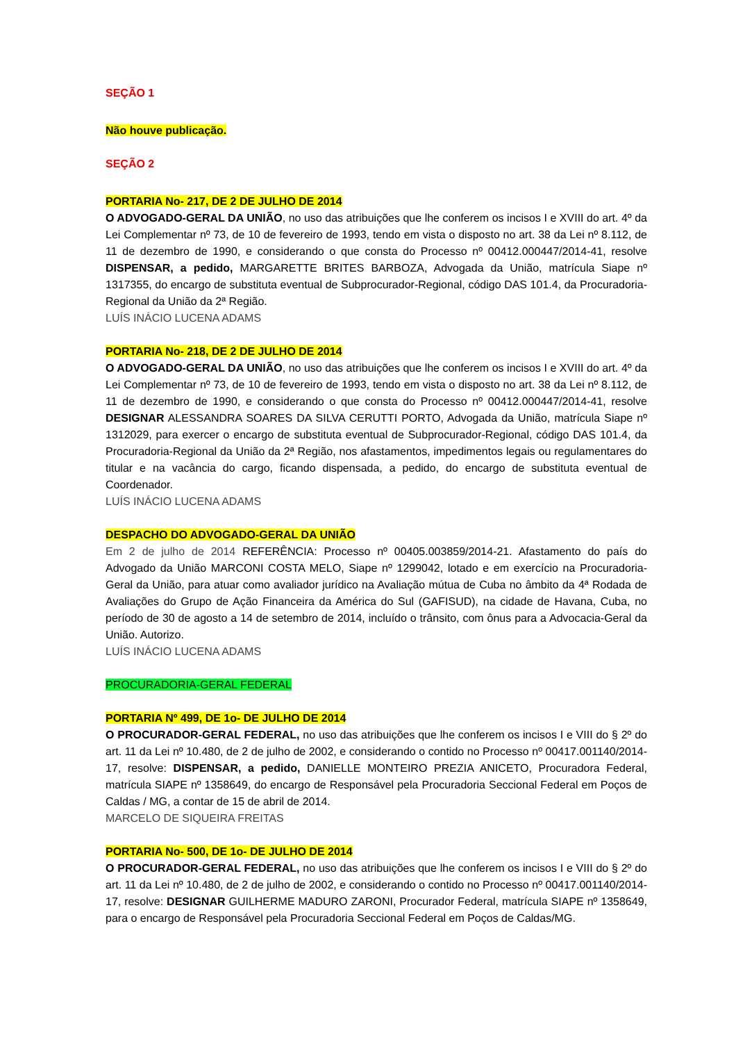SEÇÃO 1
Não houve publicação.
SEÇÃO 2
PORTARIA No- 217, DE 2 DE JULHO DE 2014
O ADVOGADO-GERAL DA UNIÃO, no uso das atribuições que lhe conferem os incisos I e XVIII do art. 4º da Lei Complementar nº 73, de 10 de fevereiro de 1993, tendo em vista o disposto no art. 38 da Lei nº 8.112, de 11 de dezembro de 1990, e considerando o que consta do Processo nº 00412.000447/2014-41, resolve DISPENSAR, a pedido, MARGARETTE BRITES BARBOZA, Advogada da União, matrícula Siape nº 1317355, do encargo de substituta eventual de Subprocurador-Regional, código DAS 101.4, da Procuradoria-Regional da União da 2ª Região.
LUÍS INÁCIO LUCENA ADAMS
PORTARIA No- 218, DE 2 DE JULHO DE 2014
O ADVOGADO-GERAL DA UNIÃO, no uso das atribuições que lhe conferem os incisos I e XVIII do art. 4º da Lei Complementar nº 73, de 10 de fevereiro de 1993, tendo em vista o disposto no art. 38 da Lei nº 8.112, de 11 de dezembro de 1990, e considerando o que consta do Processo nº 00412.000447/2014-41, resolve DESIGNAR ALESSANDRA SOARES DA SILVA CERUTTI PORTO, Advogada da União, matrícula Siape nº 1312029, para exercer o encargo de substituta eventual de Subprocurador-Regional, código DAS 101.4, da Procuradoria-Regional da União da 2ª Região, nos afastamentos, impedimentos legais ou regulamentares do titular e na vacância do cargo, ficando dispensada, a pedido, do encargo de substituta eventual de Coordenador.
LUÍS INÁCIO LUCENA ADAMS
DESPACHO DO ADVOGADO-GERAL DA UNIÃO
Em 2 de julho de 2014 REFERÊNCIA: Processo nº 00405.003859/2014-21. Afastamento do país do Advogado da União MARCONI COSTA MELO, Siape nº 1299042, lotado e em exercício na Procuradoria-Geral da União, para atuar como avaliador jurídico na Avaliação mútua de Cuba no âmbito da 4ª Rodada de Avaliações do Grupo de Ação Financeira da América do Sul (GAFISUD), na cidade de Havana, Cuba, no período de 30 de agosto a 14 de setembro de 2014, incluído o trânsito, com ônus para a Advocacia-Geral da União. Autorizo.
LUÍS INÁCIO LUCENA ADAMS
PROCURADORIA-GERAL FEDERAL
PORTARIA Nº 499, DE 1o- DE JULHO DE 2014
O PROCURADOR-GERAL FEDERAL, no uso das atribuições que lhe conferem os incisos I e VIII do § 2º do art. 11 da Lei nº 10.480, de 2 de julho de 2002, e considerando o contido no Processo nº 00417.001140/2014-17, resolve: DISPENSAR, a pedido, DANIELLE MONTEIRO PREZIA ANICETO, Procuradora Federal, matrícula SIAPE nº 1358649, do encargo de Responsável pela Procuradoria Seccional Federal em Poços de Caldas / MG, a contar de 15 de abril de 2014.
MARCELO DE SIQUEIRA FREITAS
PORTARIA No- 500, DE 1o- DE JULHO DE 2014
O PROCURADOR-GERAL FEDERAL, no uso das atribuições que lhe conferem os incisos I e VIII do § 2º do art. 11 da Lei nº 10.480, de 2 de julho de 2002, e considerando o contido no Processo nº 00417.001140/2014-17, resolve: DESIGNAR GUILHERME MADURO ZARONI, Procurador Federal, matrícula SIAPE nº 1358649, para o encargo de Responsável pela Procuradoria Seccional Federal em Poços de Caldas/MG.